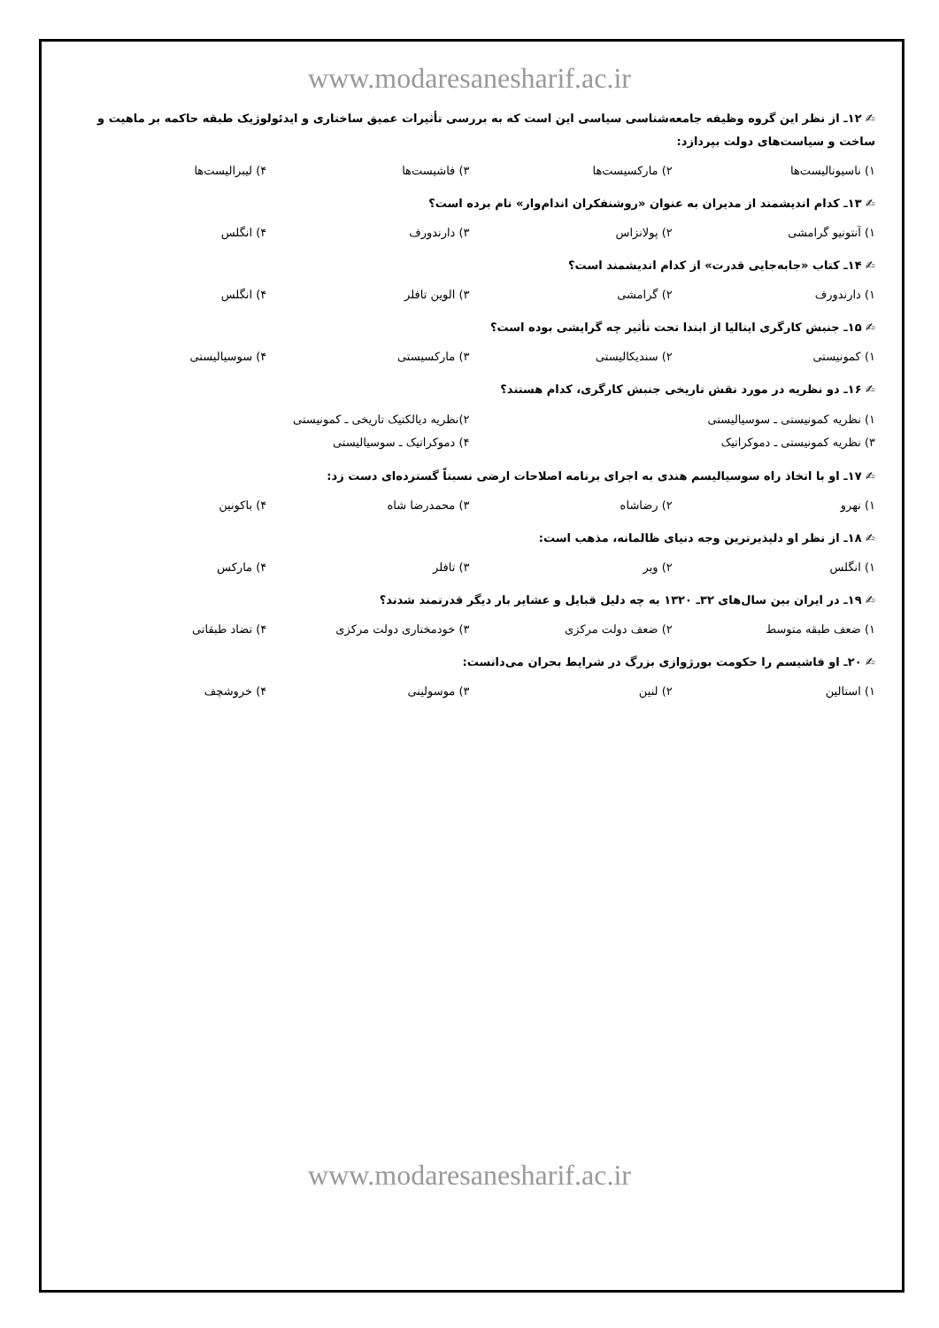www.modaresanesharif.ac.ir
✍ ۱۲ـ از نظر این گروه وظیفه جامعه‌شناسی سیاسی این است که به بررسی تأثیرات عمیق ساختاری و ایدئولوژیک طبقه حاکمه بر ماهیت و ساخت و سیاست‌های دولت بپردازد:
۱) ناسیونالیست‌ها ۲) مارکسیست‌ها ۳) فاشیست‌ها ۴) لیبرالیست‌ها
✍ ۱۳ـ کدام اندیشمند از مدیران به عنوان «روشنفکران اندام‌وار» نام برده است؟
۱) آنتونیو گرامشی ۲) پولانزاس ۳) دارندورف ۴) انگلس
✍ ۱۴ـ کتاب «جابه‌جایی قدرت» از کدام اندیشمند است؟
۱) دارندورف ۲) گرامشی ۳) الوین تافلر ۴) انگلس
✍ ۱۵ـ جنبش کارگری ایتالیا از ابتدا تحت تأثیر چه گرایشی بوده است؟
۱) کمونیستی ۲) سندیکالیستی ۳) مارکسیستی ۴) سوسیالیستی
✍ ۱۶ـ دو نظریه در مورد نقش تاریخی جنبش کارگری، کدام هستند؟
۱) نظریه کمونیستی ـ سوسیالیستی ۲)نظریه دیالکتیک تاریخی ـ کمونیستی ۳) نظریه کمونیستی ـ دموکراتیک ۴) دموکراتیک ـ سوسیالیستی
✍ ۱۷ـ او با اتخاذ راه سوسیالیسم هندی به اجرای برنامه اصلاحات ارضی نسبتاً گسترده‌ای دست زد:
۱) نهرو ۲) رضاشاه ۳) محمدرضا شاه ۴) باکونین
✍ ۱۸ـ از نظر او دلپذیرترین وجه دنیای ظالمانه، مذهب است:
۱) انگلس ۲) وبر ۳) تافلر ۴) مارکس
✍ ۱۹ـ در ایران بین سال‌های ۳۲ـ ۱۳۲۰ به چه دلیل قبایل و عشایر بار دیگر قدرتمند شدند؟
۱) ضعف طبقه متوسط ۲) ضعف دولت مرکزی ۳) خودمختاری دولت مرکزی ۴) تضاد طبقاتی
✍ ۲۰ـ او فاشیسم را حکومت بورژوازی بزرگ در شرایط بحران می‌دانست:
۱) استالین ۲) لنین ۳) موسولینی ۴) خروشچف
www.modaresanesharif.ac.ir